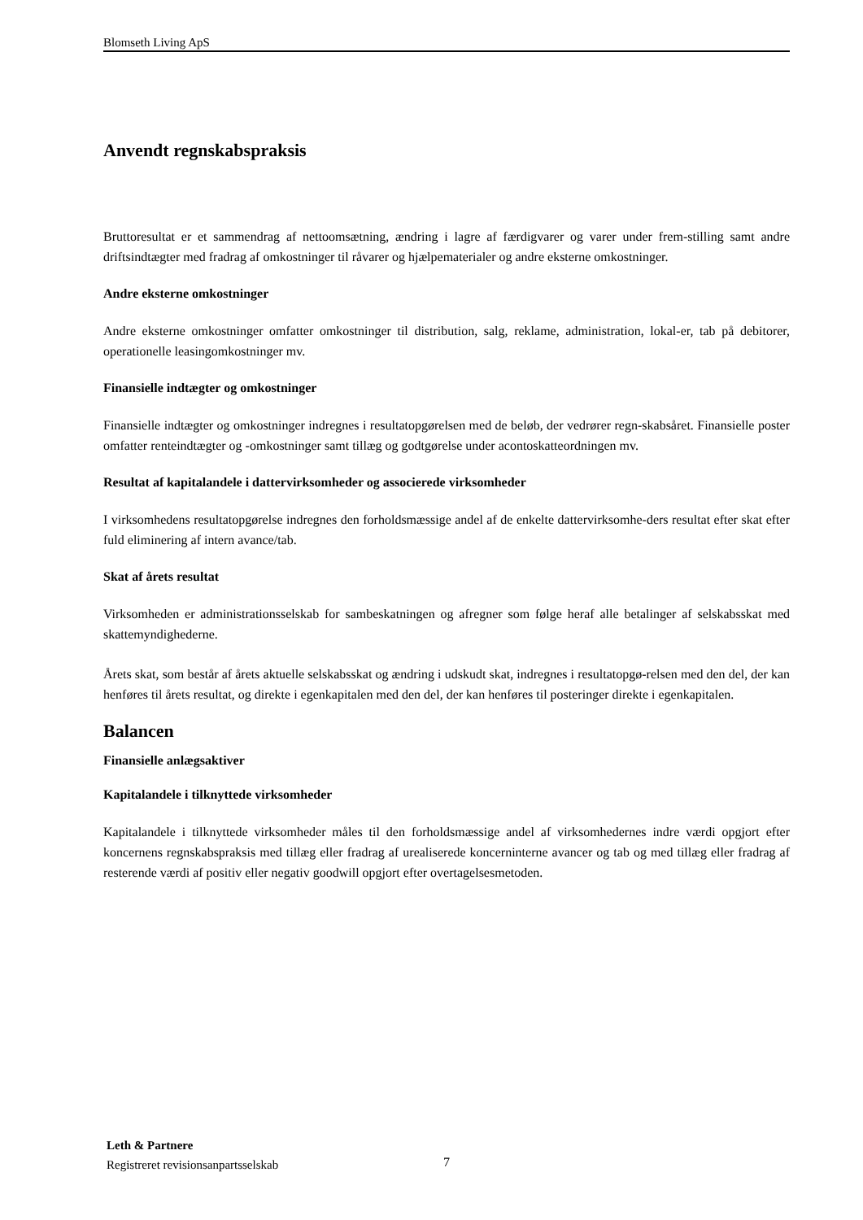Blomseth Living ApS
Anvendt regnskabspraksis
Bruttoresultat er et sammendrag af nettoomsætning, ændring i lagre af færdigvarer og varer under frem-stilling samt andre driftsindtægter med fradrag af omkostninger til råvarer og hjælpematerialer og andre eksterne omkostninger.
Andre eksterne omkostninger
Andre eksterne omkostninger omfatter omkostninger til distribution, salg, reklame, administration, lokal-er, tab på debitorer, operationelle leasingomkostninger mv.
Finansielle indtægter og omkostninger
Finansielle indtægter og omkostninger indregnes i resultatopgørelsen med de beløb, der vedrører regn-skabsåret. Finansielle poster omfatter renteindtægter og -omkostninger samt tillæg og godtgørelse under acontoskatteordningen mv.
Resultat af kapitalandele i dattervirksomheder og associerede virksomheder
I virksomhedens resultatopgørelse indregnes den forholdsmæssige andel af de enkelte dattervirksomhe-ders resultat efter skat efter fuld eliminering af intern avance/tab.
Skat af årets resultat
Virksomheden er administrationsselskab for sambeskatningen og afregner som følge heraf alle betalinger af selskabsskat med skattemyndighederne.
Årets skat, som består af årets aktuelle selskabsskat og ændring i udskudt skat, indregnes i resultatopgø-relsen med den del, der kan henføres til årets resultat, og direkte i egenkapitalen med den del, der kan henføres til posteringer direkte i egenkapitalen.
Balancen
Finansielle anlægsaktiver
Kapitalandele i tilknyttede virksomheder
Kapitalandele i tilknyttede virksomheder måles til den forholdsmæssige andel af virksomhedernes indre værdi opgjort efter koncernens regnskabspraksis med tillæg eller fradrag af urealiserede koncerninterne avancer og tab og med tillæg eller fradrag af resterende værdi af positiv eller negativ goodwill opgjort efter overtagelsesmetoden.
Leth & Partnere
Registreret revisionsanpartsselskab
7